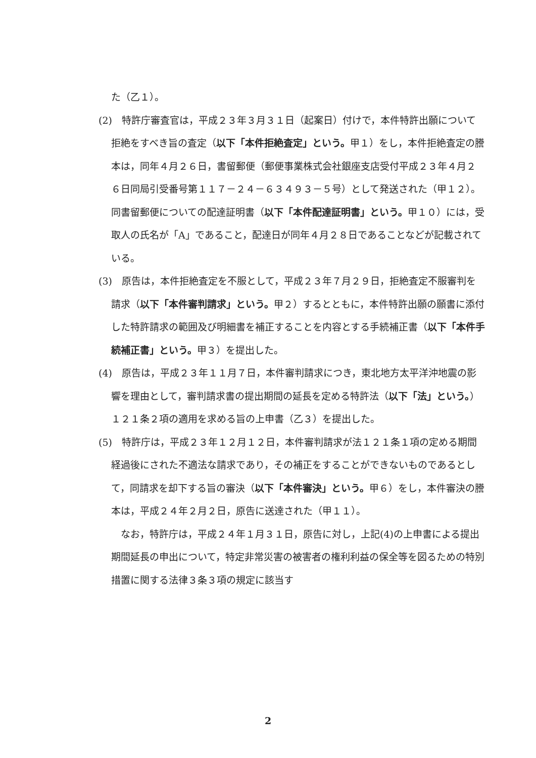た（乙１）。
(2)　特許庁審査官は，平成２３年３月３１日（起案日）付けで，本件特許出願について拒絶をすべき旨の査定（以下「本件拒絶査定」という。甲１）をし，本件拒絶査定の謄本は，同年４月２６日，書留郵便（郵便事業株式会社銀座支店受付平成２３年４月２６日同局引受番号第１１７－２４－６３４９３－５号）として発送された（甲１２）。同書留郵便についての配達証明書（以下「本件配達証明書」という。甲１０）には，受取人の氏名が「A」であること，配達日が同年４月２８日であることなどが記載されている。
(3)　原告は，本件拒絶査定を不服として，平成２３年７月２９日，拒絶査定不服審判を請求（以下「本件審判請求」という。甲２）するとともに，本件特許出願の願書に添付した特許請求の範囲及び明細書を補正することを内容とする手続補正書（以下「本件手続補正書」という。甲３）を提出した。
(4)　原告は，平成２３年１１月７日，本件審判請求につき，東北地方太平洋沖地震の影響を理由として，審判請求書の提出期間の延長を定める特許法（以下「法」という。）１２１条２項の適用を求める旨の上申書（乙３）を提出した。
(5)　特許庁は，平成２３年１２月１２日，本件審判請求が法１２１条１項の定める期間経過後にされた不適法な請求であり，その補正をすることができないものであるとして，同請求を却下する旨の審決（以下「本件審決」という。甲６）をし，本件審決の謄本は，平成２４年２月２日，原告に送達された（甲１１）。
　なお，特許庁は，平成２４年１月３１日，原告に対し，上記(4)の上申書による提出期間延長の申出について，特定非常災害の被害者の権利利益の保全等を図るための特別措置に関する法律３条３項の規定に該当す
2